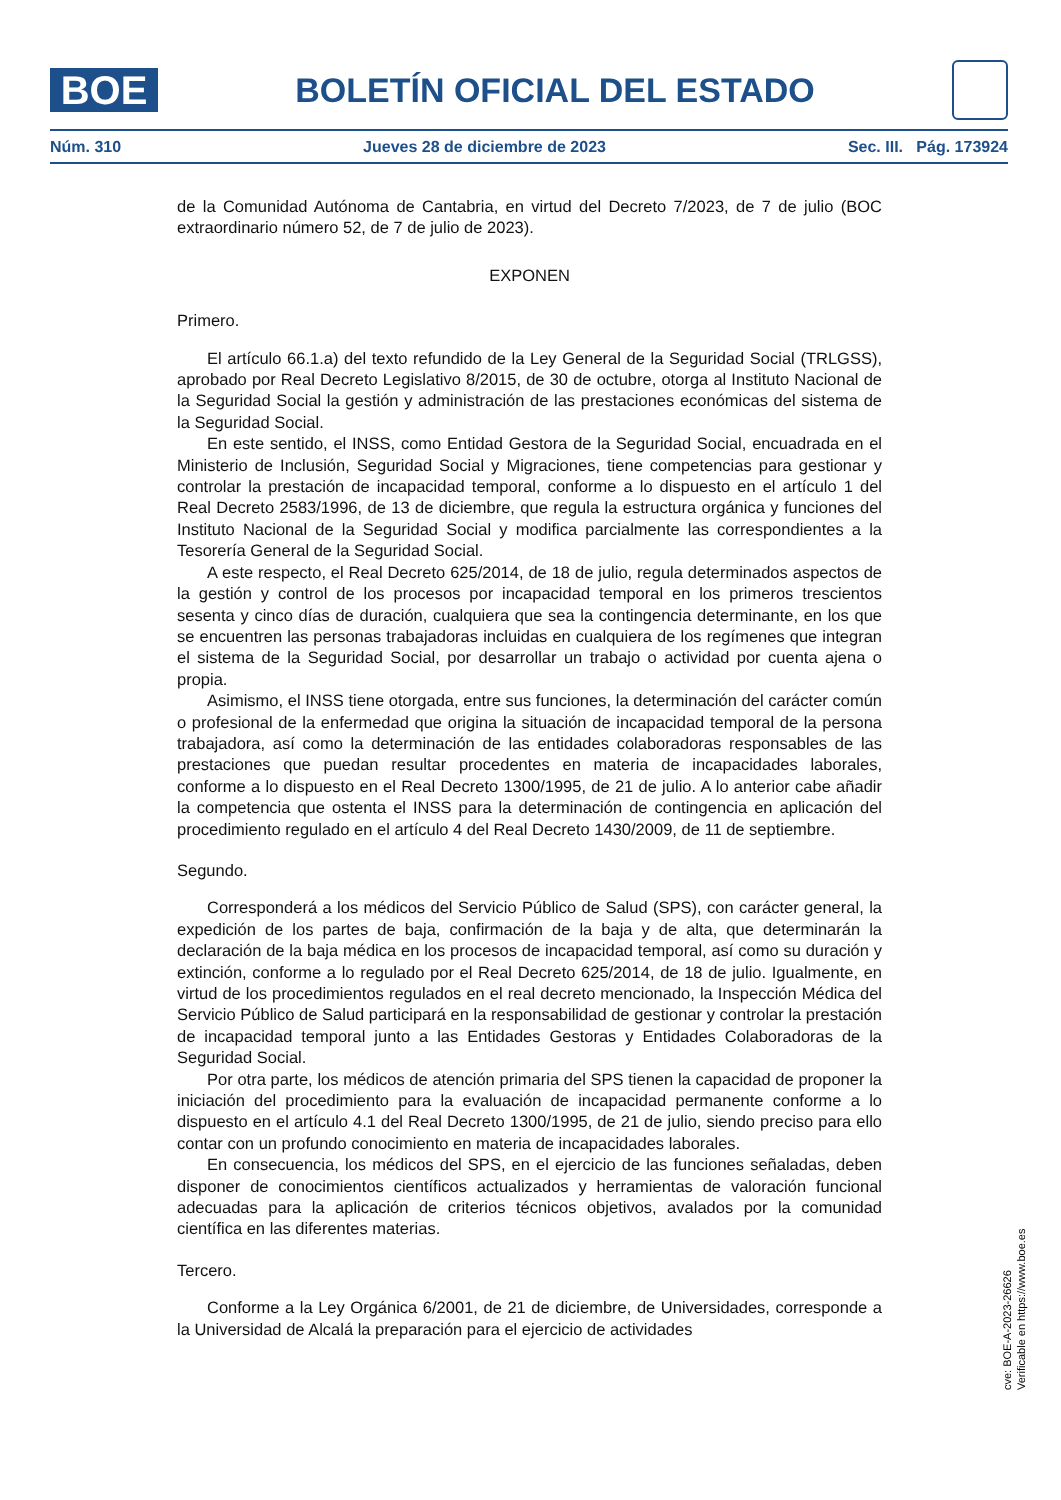BOE
BOLETÍN OFICIAL DEL ESTADO
Núm. 310 Jueves 28 de diciembre de 2023 Sec. III. Pág. 173924
de la Comunidad Autónoma de Cantabria, en virtud del Decreto 7/2023, de 7 de julio (BOC extraordinario número 52, de 7 de julio de 2023).
EXPONEN
Primero.
El artículo 66.1.a) del texto refundido de la Ley General de la Seguridad Social (TRLGSS), aprobado por Real Decreto Legislativo 8/2015, de 30 de octubre, otorga al Instituto Nacional de la Seguridad Social la gestión y administración de las prestaciones económicas del sistema de la Seguridad Social.
En este sentido, el INSS, como Entidad Gestora de la Seguridad Social, encuadrada en el Ministerio de Inclusión, Seguridad Social y Migraciones, tiene competencias para gestionar y controlar la prestación de incapacidad temporal, conforme a lo dispuesto en el artículo 1 del Real Decreto 2583/1996, de 13 de diciembre, que regula la estructura orgánica y funciones del Instituto Nacional de la Seguridad Social y modifica parcialmente las correspondientes a la Tesorería General de la Seguridad Social.
A este respecto, el Real Decreto 625/2014, de 18 de julio, regula determinados aspectos de la gestión y control de los procesos por incapacidad temporal en los primeros trescientos sesenta y cinco días de duración, cualquiera que sea la contingencia determinante, en los que se encuentren las personas trabajadoras incluidas en cualquiera de los regímenes que integran el sistema de la Seguridad Social, por desarrollar un trabajo o actividad por cuenta ajena o propia.
Asimismo, el INSS tiene otorgada, entre sus funciones, la determinación del carácter común o profesional de la enfermedad que origina la situación de incapacidad temporal de la persona trabajadora, así como la determinación de las entidades colaboradoras responsables de las prestaciones que puedan resultar procedentes en materia de incapacidades laborales, conforme a lo dispuesto en el Real Decreto 1300/1995, de 21 de julio. A lo anterior cabe añadir la competencia que ostenta el INSS para la determinación de contingencia en aplicación del procedimiento regulado en el artículo 4 del Real Decreto 1430/2009, de 11 de septiembre.
Segundo.
Corresponderá a los médicos del Servicio Público de Salud (SPS), con carácter general, la expedición de los partes de baja, confirmación de la baja y de alta, que determinarán la declaración de la baja médica en los procesos de incapacidad temporal, así como su duración y extinción, conforme a lo regulado por el Real Decreto 625/2014, de 18 de julio. Igualmente, en virtud de los procedimientos regulados en el real decreto mencionado, la Inspección Médica del Servicio Público de Salud participará en la responsabilidad de gestionar y controlar la prestación de incapacidad temporal junto a las Entidades Gestoras y Entidades Colaboradoras de la Seguridad Social.
Por otra parte, los médicos de atención primaria del SPS tienen la capacidad de proponer la iniciación del procedimiento para la evaluación de incapacidad permanente conforme a lo dispuesto en el artículo 4.1 del Real Decreto 1300/1995, de 21 de julio, siendo preciso para ello contar con un profundo conocimiento en materia de incapacidades laborales.
En consecuencia, los médicos del SPS, en el ejercicio de las funciones señaladas, deben disponer de conocimientos científicos actualizados y herramientas de valoración funcional adecuadas para la aplicación de criterios técnicos objetivos, avalados por la comunidad científica en las diferentes materias.
Tercero.
Conforme a la Ley Orgánica 6/2001, de 21 de diciembre, de Universidades, corresponde a la Universidad de Alcalá la preparación para el ejercicio de actividades
cve: BOE-A-2023-26626
Verificable en https://www.boe.es